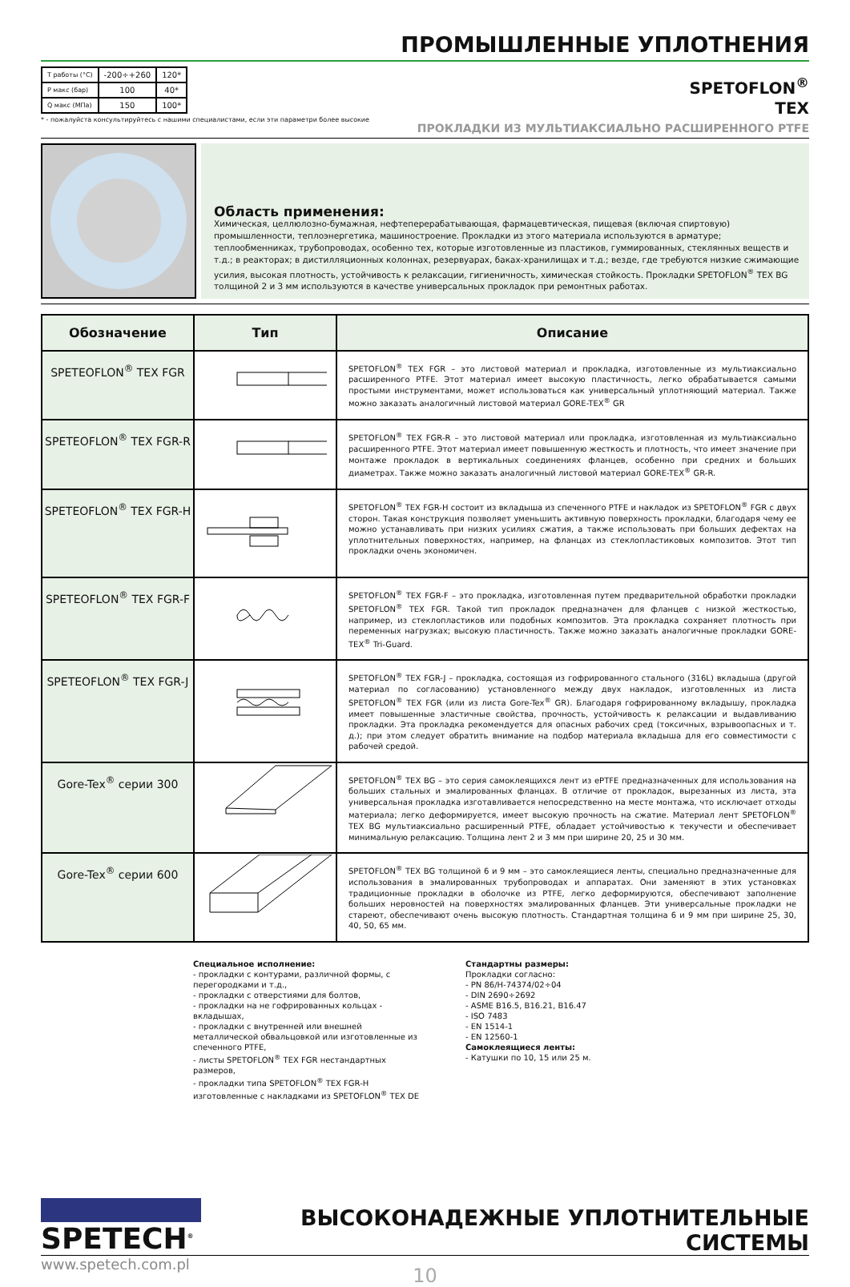ПРОМЫШЛЕННЫЕ УПЛОТНЕНИЯ
| T работы (°C) | -200÷+260 | 120* |
| P макс (бар) | 100 | 40* |
| Q макс (МПа) | 150 | 100* |
* - пожалуйста консультируйтесь с нашими специалистами, если эти параметри более высокие
SPETOFLON<sup>®</sup>
TEX
ПРОКЛАДКИ ИЗ МУЛЬТИАКСИАЛЬНО РАСШИРЕННОГО PTFE
Область применения:
Химическая, целлюлозно-бумажная, нефтеперерабатывающая, фармацевтическая, пищевая (включая спиртовую) промышленности, теплоэнергетика, машиностроение. Прокладки из этого материала используются в арматуре; теплообменниках, трубопроводах, особенно тех, которые изготовленные из пластиков, гуммированных, стеклянных веществ и т.д.; в реакторах; в дистилляционных колоннах, резервуарах, баках-хранилищах и т.д.; везде, где требуются низкие сжимающие усилия, высокая плотность, устойчивость к релаксации, гигиеничность, химическая стойкость. Прокладки SPETOFLON<sup>®</sup> TEX BG толщиной 2 и 3 мм используются в качестве универсальных прокладок при ремонтных работах.
| Обозначение | Тип | Описание |
| --- | --- | --- |
| SPETEOFLON<sup>®</sup> TEX FGR | | SPETOFLON<sup>®</sup> TEX FGR – это листовой материал и прокладка, изготовленные из мультиаксиально расширенного PTFE. Этот материал имеет высокую пластичность, легко обрабатывается самыми простыми инструментами, может использоваться как универсальный уплотняющий материал. Также можно заказать аналогичный листовой материал GORE-TEX<sup>®</sup> GR |
| SPETEOFLON<sup>®</sup> TEX FGR-R | | SPETOFLON<sup>®</sup> TEX FGR-R – это листовой материал или прокладка, изготовленная из мультиаксиально расширенного PTFE. Этот материал имеет повышенную жесткость и плотность, что имеет значение при монтаже прокладок в вертикальных соединениях фланцев, особенно при средних и больших диаметрах. Также можно заказать аналогичный листовой материал GORE-TEX<sup>®</sup> GR-R. |
| SPETEOFLON<sup>®</sup> TEX FGR-H | | SPETOFLON<sup>®</sup> TEX FGR-H состоит из вкладыша из спеченного PTFE и накладок из SPETOFLON<sup>®</sup> FGR с двух сторон. Такая конструкция позволяет уменьшить активную поверхность прокладки, благодаря чему ее можно устанавливать при низких усилиях сжатия, а также использовать при больших дефектах на уплотнительных поверхностях, например, на фланцах из стеклопластиковых композитов. Этот тип прокладки очень экономичен. |
| SPETEOFLON<sup>®</sup> TEX FGR-F | | SPETOFLON<sup>®</sup> TEX FGR-F – это прокладка, изготовленная путем предварительной обработки прокладки SPETOFLON<sup>®</sup> TEX FGR. Такой тип прокладок предназначен для фланцев с низкой жесткостью, например, из стеклопластиков или подобных композитов. Эта прокладка сохраняет плотность при переменных нагрузках; высокую пластичность. Также можно заказать аналогичные прокладки GORE-TEX<sup>®</sup> Tri-Guard. |
| SPETEOFLON<sup>®</sup> TEX FGR-J | | SPETOFLON<sup>®</sup> TEX FGR-J – прокладка, состоящая из гофрированного стального (316L) вкладыша (другой материал по согласованию) установленного между двух накладок, изготовленных из листа SPETOFLON<sup>®</sup> TEX FGR (или из листа Gore-Tex<sup>®</sup> GR). Благодаря гофрированному вкладышу, прокладка имеет повышенные эластичные свойства, прочность, устойчивость к релаксации и выдавливанию прокладки. Эта прокладка рекомендуется для опасных рабочих сред (токсичных, взрывоопасных и т. д.); при этом следует обратить внимание на подбор материала вкладыша для его совместимости с рабочей средой. |
| Gore-Tex<sup>®</sup> серии 300 | | SPETOFLON<sup>®</sup> TEX BG – это серия самоклеящихся лент из ePTFE предназначенных для использования на больших стальных и эмалированных фланцах. В отличие от прокладок, вырезанных из листа, эта универсальная прокладка изготавливается непосредственно на месте монтажа, что исключает отходы материала; легко деформируется, имеет высокую прочность на сжатие. Материал лент SPETOFLON<sup>®</sup> TEX BG мультиаксиально расширенный PTFE, обладает устойчивостью к текучести и обеспечивает минимальную релаксацию. Толщина лент 2 и 3 мм при ширине 20, 25 и 30 мм. |
| Gore-Tex<sup>®</sup> серии 600 | | SPETOFLON<sup>®</sup> TEX BG толщиной 6 и 9 мм – это самоклеящиеся ленты, специально предназначенные для использования в эмалированных трубопроводах и аппаратах. Они заменяют в этих установках традиционные прокладки в оболочке из PTFE, легко деформируются, обеспечивают заполнение больших неровностей на поверхностях эмалированных фланцев. Эти универсальные прокладки не стареют, обеспечивают очень высокую плотность. Стандартная толщина 6 и 9 мм при ширине 25, 30, 40, 50, 65 мм. |
Специальное исполнение:
- прокладки с контурами, различной формы, с перегородками и т.д.,
- прокладки с отверстиями для болтов,
- прокладки на не гофрированных кольцах - вкладышах,
- прокладки с внутренней или внешней металлической обвальцовкой или изготовленные из спеченного PTFE,
- листы SPETOFLON<sup>®</sup> TEX FGR нестандартных размеров,
- прокладки типа SPETOFLON<sup>®</sup> TEX FGR-H изготовленные с накладками из SPETOFLON<sup>®</sup> TEX DE
Стандартны размеры:
Прокладки согласно:
- PN 86/H-74374/02÷04
- DIN 2690÷2692
- ASME B16.5, B16.21, B16.47
- ISO 7483
- EN 1514-1
- EN 12560-1
Самоклеящиеся ленты:
- Катушки по 10, 15 или 25 м.
SPETECH<sup>®</sup>
ВЫСОКОНАДЕЖНЫЕ УПЛОТНИТЕЛЬНЫЕ СИСТЕМЫ
www.spetech.com.pl
10